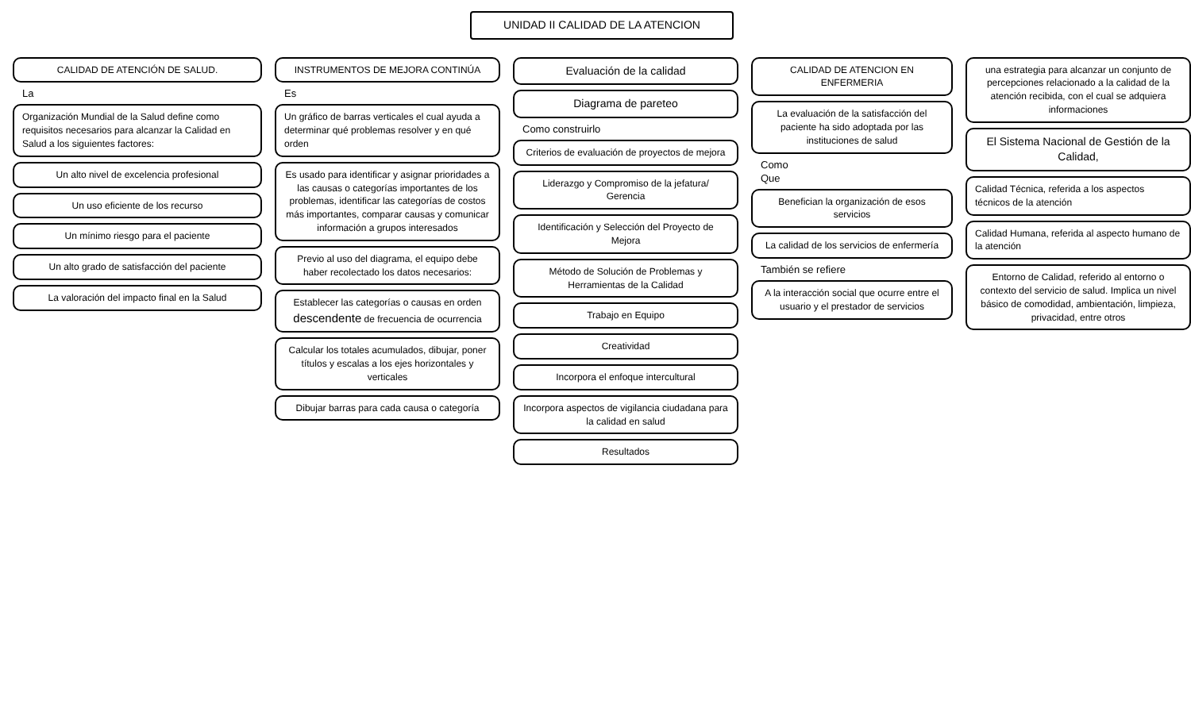UNIDAD II CALIDAD DE LA ATENCION
CALIDAD DE ATENCIÓN DE SALUD.
La
Organización Mundial de la Salud define como requisitos necesarios para alcanzar la Calidad en Salud a los siguientes factores:
Un alto nivel de excelencia profesional
Un uso eficiente de los recurso
Un mínimo riesgo para el paciente
Un alto grado de satisfacción del paciente
La valoración del impacto final en la Salud
INSTRUMENTOS DE MEJORA CONTINÚA
Es
Un gráfico de barras verticales el cual ayuda a determinar qué problemas resolver y en qué orden
Es usado para identificar y asignar prioridades a las causas o categorías importantes de los problemas, identificar las categorías de costos más importantes, comparar causas y comunicar información a grupos interesados
Previo al uso del diagrama, el equipo debe haber recolectado los datos necesarios:
Establecer las categorías o causas en orden descendente de frecuencia de ocurrencia
Calcular los totales acumulados, dibujar, poner títulos y escalas a los ejes horizontales y verticales
Dibujar barras para cada causa o categoría
Evaluación de la calidad
Diagrama de pareteo
Como construirlo
Criterios de evaluación de proyectos de mejora
Liderazgo y Compromiso de la jefatura/ Gerencia
Identificación y Selección del Proyecto de Mejora
Método de Solución de Problemas y Herramientas de la Calidad
Trabajo en Equipo
Creatividad
Incorpora el enfoque intercultural
Incorpora aspectos de vigilancia ciudadana para la calidad en salud
Resultados
CALIDAD DE ATENCION EN ENFERMERIA
La evaluación de la satisfacción del paciente ha sido adoptada por las instituciones de salud
Como
Que
Benefician la organización de esos servicios
La calidad de los servicios de enfermería
También se refiere
A la interacción social que ocurre entre el usuario y el prestador de servicios
una estrategia para alcanzar un conjunto de percepciones relacionado a la calidad de la atención recibida, con el cual se adquiera informaciones
El Sistema Nacional de Gestión de la Calidad,
Calidad Técnica, referida a los aspectos técnicos de la atención
Calidad Humana, referida al aspecto humano de la atención
Entorno de Calidad, referido al entorno o contexto del servicio de salud. Implica un nivel básico de comodidad, ambientación, limpieza, privacidad, entre otros